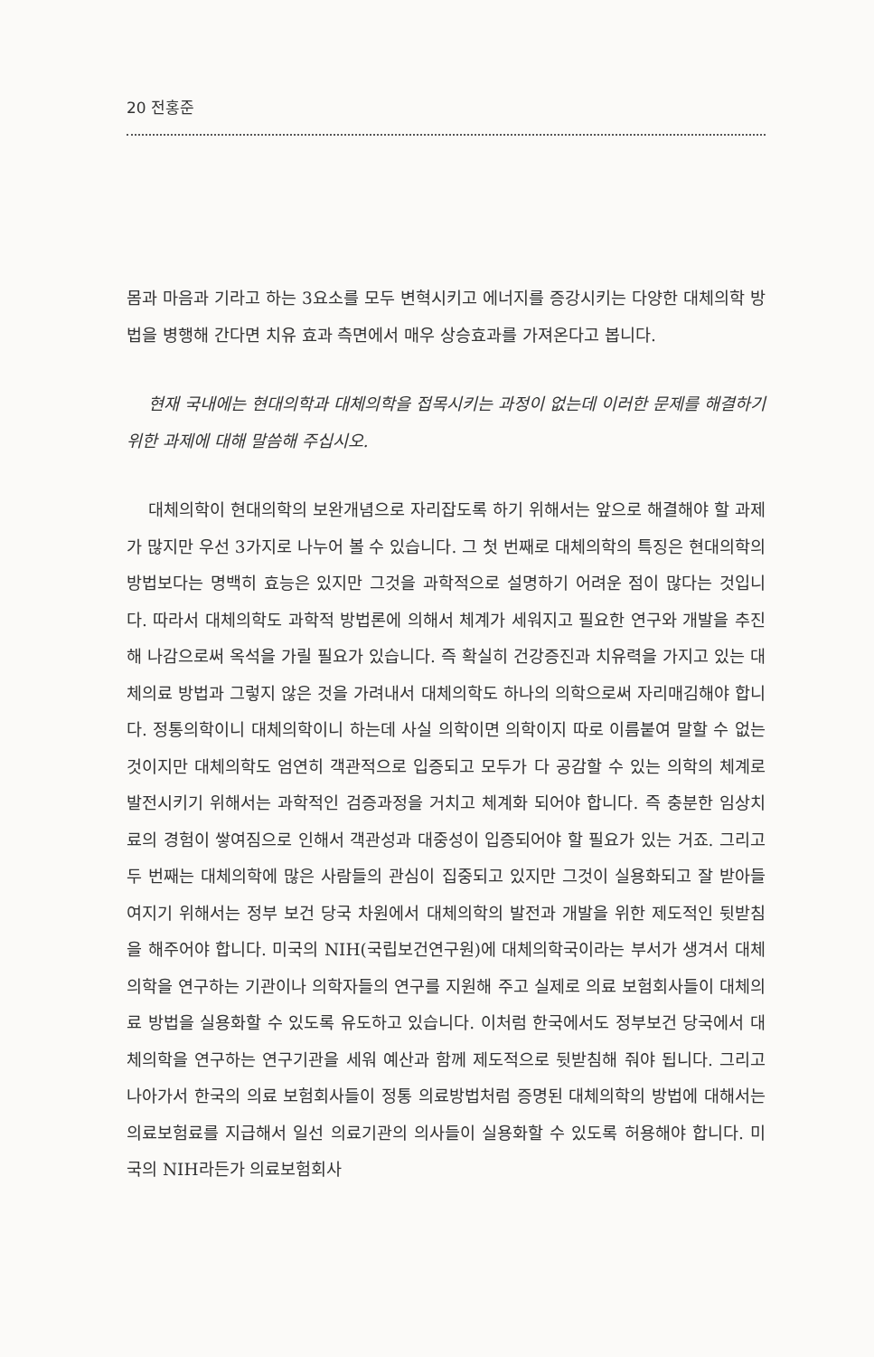20 전홍준
몸과 마음과 기라고 하는 3요소를 모두 변혁시키고 에너지를 증강시키는 다양한 대체의학 방법을 병행해 간다면 치유 효과 측면에서 매우 상승효과를 가져온다고 봅니다.
현재 국내에는 현대의학과 대체의학을 접목시키는 과정이 없는데 이러한 문제를 해결하기 위한 과제에 대해 말씀해 주십시오.
대체의학이 현대의학의 보완개념으로 자리잡도록 하기 위해서는 앞으로 해결해야 할 과제가 많지만 우선 3가지로 나누어 볼 수 있습니다. 그 첫 번째로 대체의학의 특징은 현대의학의 방법보다는 명백히 효능은 있지만 그것을 과학적으로 설명하기 어려운 점이 많다는 것입니다. 따라서 대체의학도 과학적 방법론에 의해서 체계가 세워지고 필요한 연구와 개발을 추진해 나감으로써 옥석을 가릴 필요가 있습니다. 즉 확실히 건강증진과 치유력을 가지고 있는 대체의료 방법과 그렇지 않은 것을 가려내서 대체의학도 하나의 의학으로써 자리매김해야 합니다. 정통의학이니 대체의학이니 하는데 사실 의학이면 의학이지 따로 이름붙여 말할 수 없는 것이지만 대체의학도 엄연히 객관적으로 입증되고 모두가 다 공감할 수 있는 의학의 체계로 발전시키기 위해서는 과학적인 검증과정을 거치고 체계화 되어야 합니다. 즉 충분한 임상치료의 경험이 쌓여짐으로 인해서 객관성과 대중성이 입증되어야 할 필요가 있는 거죠. 그리고 두 번째는 대체의학에 많은 사람들의 관심이 집중되고 있지만 그것이 실용화되고 잘 받아들여지기 위해서는 정부 보건 당국 차원에서 대체의학의 발전과 개발을 위한 제도적인 뒷받침을 해주어야 합니다. 미국의 NIH(국립보건연구원)에 대체의학국이라는 부서가 생겨서 대체의학을 연구하는 기관이나 의학자들의 연구를 지원해 주고 실제로 의료 보험회사들이 대체의료 방법을 실용화할 수 있도록 유도하고 있습니다. 이처럼 한국에서도 정부보건 당국에서 대체의학을 연구하는 연구기관을 세워 예산과 함께 제도적으로 뒷받침해 줘야 됩니다. 그리고 나아가서 한국의 의료 보험회사들이 정통 의료방법처럼 증명된 대체의학의 방법에 대해서는 의료보험료를 지급해서 일선 의료기관의 의사들이 실용화할 수 있도록 허용해야 합니다. 미국의 NIH라든가 의료보험회사